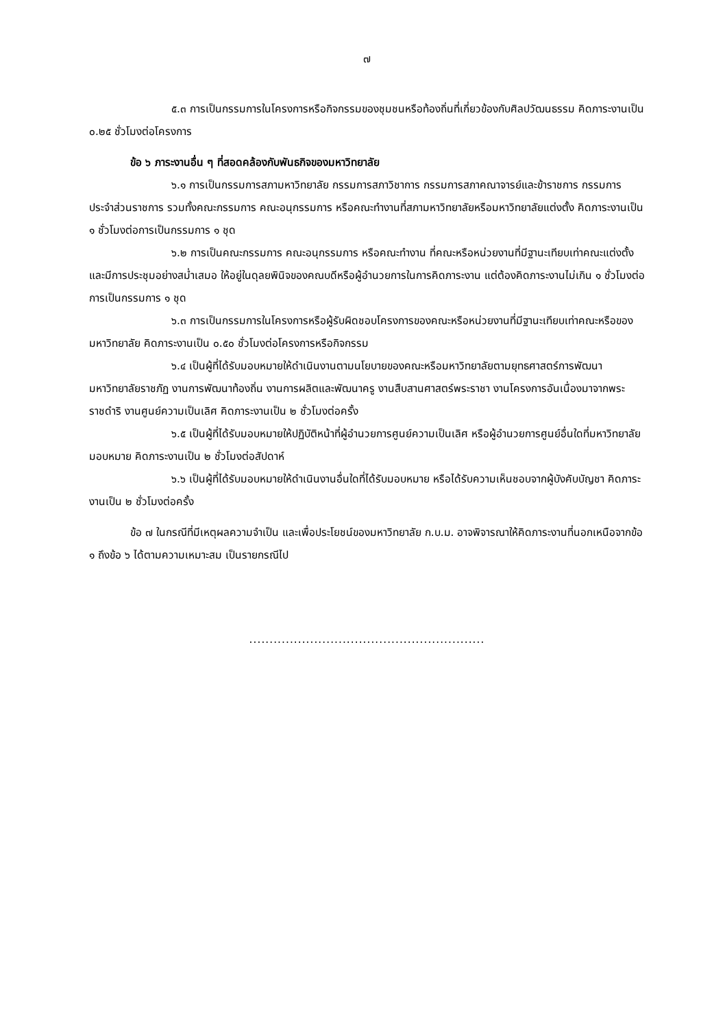๗
๕.๓ การเป็นกรรมการในโครงการหรือกิจกรรมของชุมชนหรือท้องถิ่นที่เกี่ยวข้องกับศิลปวัฒนธรรม คิดภาระงานเป็น ๐.๒๕ ชั่วโมงต่อโครงการ
ข้อ ๖ ภาระงานอื่น ๆ ที่สอดคล้องกับพันธกิจของมหาวิทยาลัย
๖.๑ การเป็นกรรมการสภามหาวิทยาลัย กรรมการสภาวิชาการ กรรมการสภาคณาจารย์และข้าราชการ กรรมการประจำส่วนราชการ รวมทั้งคณะกรรมการ คณะอนุกรรมการ หรือคณะทำงานที่สภามหาวิทยาลัยหรือมหาวิทยาลัยแต่งตั้ง คิดภาระงานเป็น ๑ ชั่วโมงต่อการเป็นกรรมการ ๑ ชุด
๖.๒ การเป็นคณะกรรมการ คณะอนุกรรมการ หรือคณะทำงาน ที่คณะหรือหน่วยงานที่มีฐานะเทียบเท่าคณะแต่งตั้ง และมีการประชุมอย่างสม่ำเสมอ ให้อยู่ในดุลยพินิจของคณบดีหรือผู้อำนวยการในการคิดภาระงาน แต่ต้องคิดภาระงานไม่เกิน ๑ ชั่วโมงต่อการเป็นกรรมการ ๑ ชุด
๖.๓ การเป็นกรรมการในโครงการหรือผู้รับผิดชอบโครงการของคณะหรือหน่วยงานที่มีฐานะเทียบเท่าคณะหรือของมหาวิทยาลัย คิดภาระงานเป็น ๐.๕๐ ชั่วโมงต่อโครงการหรือกิจกรรม
๖.๔ เป็นผู้ที่ได้รับมอบหมายให้ดำเนินงานตามนโยบายของคณะหรือมหาวิทยาลัยตามยุทธศาสตร์การพัฒนามหาวิทยาลัยราชภัฏ งานการพัฒนาท้องถิ่น งานการผลิตและพัฒนาครู งานสืบสานศาสตร์พระราชา งานโครงการอันเนื่องมาจากพระราชดำริ งานศูนย์ความเป็นเลิศ คิดภาระงานเป็น ๒ ชั่วโมงต่อครั้ง
๖.๕ เป็นผู้ที่ได้รับมอบหมายให้ปฏิบัติหน้าที่ผู้อำนวยการศูนย์ความเป็นเลิศ หรือผู้อำนวยการศูนย์อื่นใดที่มหาวิทยาลัยมอบหมาย คิดภาระงานเป็น ๒ ชั่วโมงต่อสัปดาห์
๖.๖ เป็นผู้ที่ได้รับมอบหมายให้ดำเนินงานอื่นใดที่ได้รับมอบหมาย หรือได้รับความเห็นชอบจากผู้บังคับบัญชา คิดภาระงานเป็น ๒ ชั่วโมงต่อครั้ง
ข้อ ๗ ในกรณีที่มีเหตุผลความจำเป็น และเพื่อประโยชน์ของมหาวิทยาลัย ก.บ.ม. อาจพิจารณาให้คิดภาระงานที่นอกเหนือจากข้อ ๑ ถึงข้อ ๖ ได้ตามความเหมาะสม เป็นรายกรณีไป
..........................................................